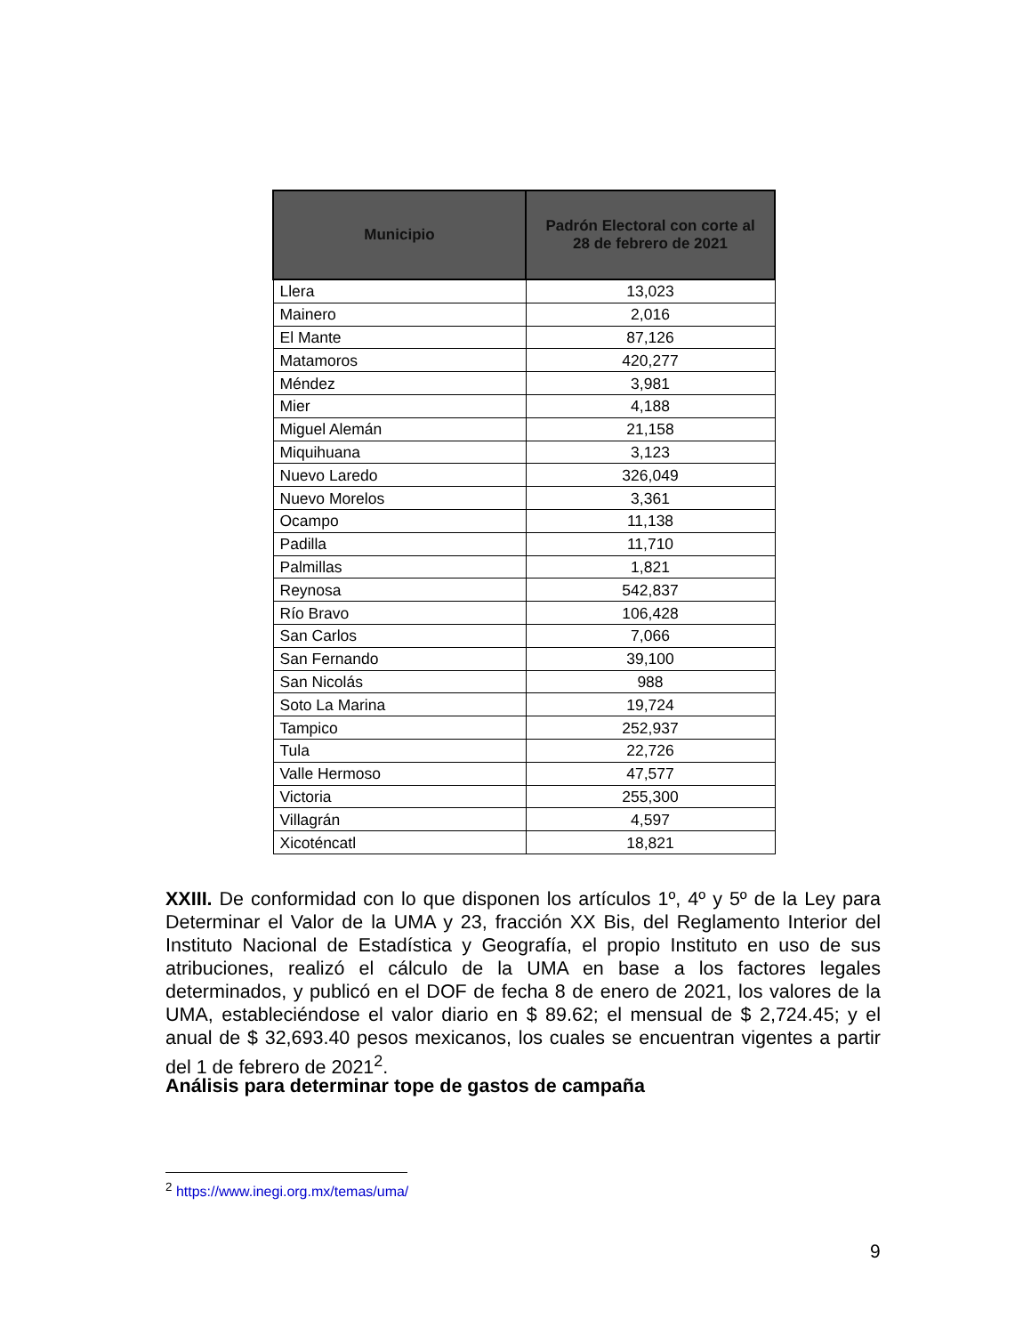| Municipio | Padrón Electoral con corte al 28 de febrero de 2021 |
| --- | --- |
| Llera | 13,023 |
| Mainero | 2,016 |
| El Mante | 87,126 |
| Matamoros | 420,277 |
| Méndez | 3,981 |
| Mier | 4,188 |
| Miguel Alemán | 21,158 |
| Miquihuana | 3,123 |
| Nuevo Laredo | 326,049 |
| Nuevo Morelos | 3,361 |
| Ocampo | 11,138 |
| Padilla | 11,710 |
| Palmillas | 1,821 |
| Reynosa | 542,837 |
| Río Bravo | 106,428 |
| San Carlos | 7,066 |
| San Fernando | 39,100 |
| San Nicolás | 988 |
| Soto La Marina | 19,724 |
| Tampico | 252,937 |
| Tula | 22,726 |
| Valle Hermoso | 47,577 |
| Victoria | 255,300 |
| Villagrán | 4,597 |
| Xicoténcatl | 18,821 |
XXIII. De conformidad con lo que disponen los artículos 1º, 4º y 5º de la Ley para Determinar el Valor de la UMA y 23, fracción XX Bis, del Reglamento Interior del Instituto Nacional de Estadística y Geografía, el propio Instituto en uso de sus atribuciones, realizó el cálculo de la UMA en base a los factores legales determinados, y publicó en el DOF de fecha 8 de enero de 2021, los valores de la UMA, estableciéndose el valor diario en $ 89.62; el mensual de $ 2,724.45; y el anual de $ 32,693.40 pesos mexicanos, los cuales se encuentran vigentes a partir del 1 de febrero de 2021<sup>2</sup>.
Análisis para determinar tope de gastos de campaña
<sup>2</sup> https://www.inegi.org.mx/temas/uma/
9